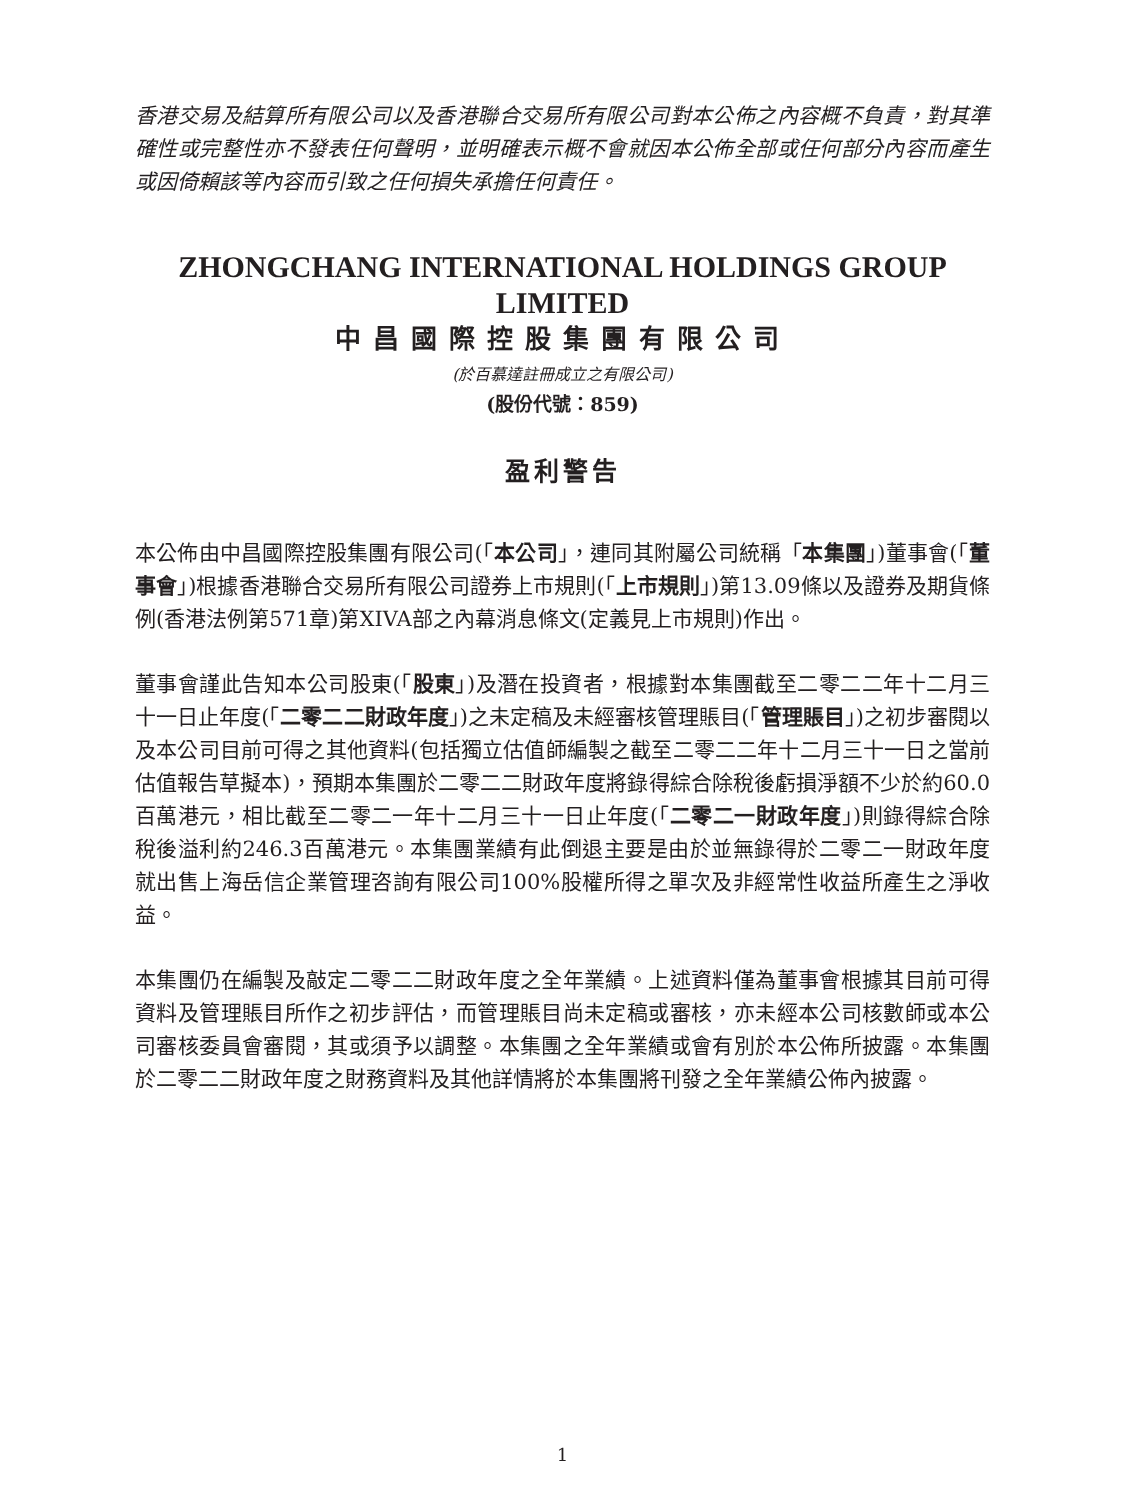香港交易及結算所有限公司以及香港聯合交易所有限公司對本公佈之內容概不負責，對其準確性或完整性亦不發表任何聲明，並明確表示概不會就因本公佈全部或任何部分內容而產生或因倚賴該等內容而引致之任何損失承擔任何責任。
ZHONGCHANG INTERNATIONAL HOLDINGS GROUP LIMITED
中昌國際控股集團有限公司
(於百慕達註冊成立之有限公司)
(股份代號：859)
盈利警告
本公佈由中昌國際控股集團有限公司(「本公司」，連同其附屬公司統稱「本集團」)董事會(「董事會」)根據香港聯合交易所有限公司證券上市規則(「上市規則」)第13.09條以及證券及期貨條例(香港法例第571章)第XIVA部之內幕消息條文(定義見上市規則)作出。
董事會謹此告知本公司股東(「股東」)及潛在投資者，根據對本集團截至二零二二年十二月三十一日止年度(「二零二二財政年度」)之未定稿及未經審核管理賬目(「管理賬目」)之初步審閱以及本公司目前可得之其他資料(包括獨立估值師編製之截至二零二二年十二月三十一日之當前估值報告草擬本)，預期本集團於二零二二財政年度將錄得綜合除稅後虧損淨額不少於約60.0百萬港元，相比截至二零二一年十二月三十一日止年度(「二零二一財政年度」)則錄得綜合除稅後溢利約246.3百萬港元。本集團業績有此倒退主要是由於並無錄得於二零二一財政年度就出售上海岳信企業管理咨詢有限公司100%股權所得之單次及非經常性收益所產生之淨收益。
本集團仍在編製及敲定二零二二財政年度之全年業績。上述資料僅為董事會根據其目前可得資料及管理賬目所作之初步評估，而管理賬目尚未定稿或審核，亦未經本公司核數師或本公司審核委員會審閱，其或須予以調整。本集團之全年業績或會有別於本公佈所披露。本集團於二零二二財政年度之財務資料及其他詳情將於本集團將刊發之全年業績公佈內披露。
1